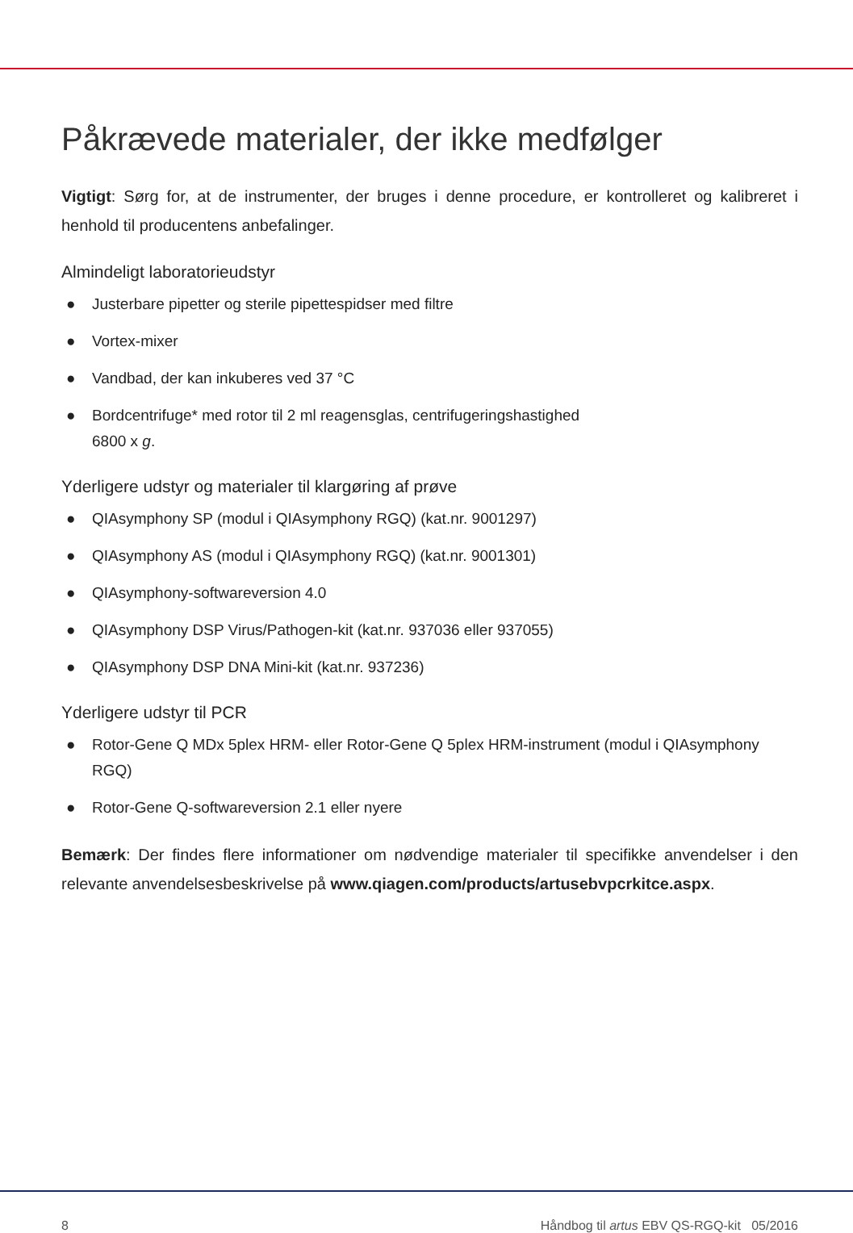Påkrævede materialer, der ikke medfølger
Vigtigt: Sørg for, at de instrumenter, der bruges i denne procedure, er kontrolleret og kalibreret i henhold til producentens anbefalinger.
Almindeligt laboratorieudstyr
● Justerbare pipetter og sterile pipettespidser med filtre
● Vortex-mixer
● Vandbad, der kan inkuberes ved 37 °C
● Bordcentrifuge* med rotor til 2 ml reagensglas, centrifugeringshastighed
6800 x g.
Yderligere udstyr og materialer til klargøring af prøve
● QIAsymphony SP (modul i QIAsymphony RGQ) (kat.nr. 9001297)
● QIAsymphony AS (modul i QIAsymphony RGQ) (kat.nr. 9001301)
● QIAsymphony-softwareversion 4.0
● QIAsymphony DSP Virus/Pathogen-kit (kat.nr. 937036 eller 937055)
● QIAsymphony DSP DNA Mini-kit (kat.nr. 937236)
Yderligere udstyr til PCR
● Rotor-Gene Q MDx 5plex HRM- eller Rotor-Gene Q 5plex HRM-instrument (modul i QIAsymphony RGQ)
● Rotor-Gene Q-softwareversion 2.1 eller nyere
Bemærk: Der findes flere informationer om nødvendige materialer til specifikke anvendelser i den relevante anvendelsesbeskrivelse på www.qiagen.com/products/artusebvpcrkitce.aspx.
8 Håndbog til artus EBV QS-RGQ-kit 05/2016